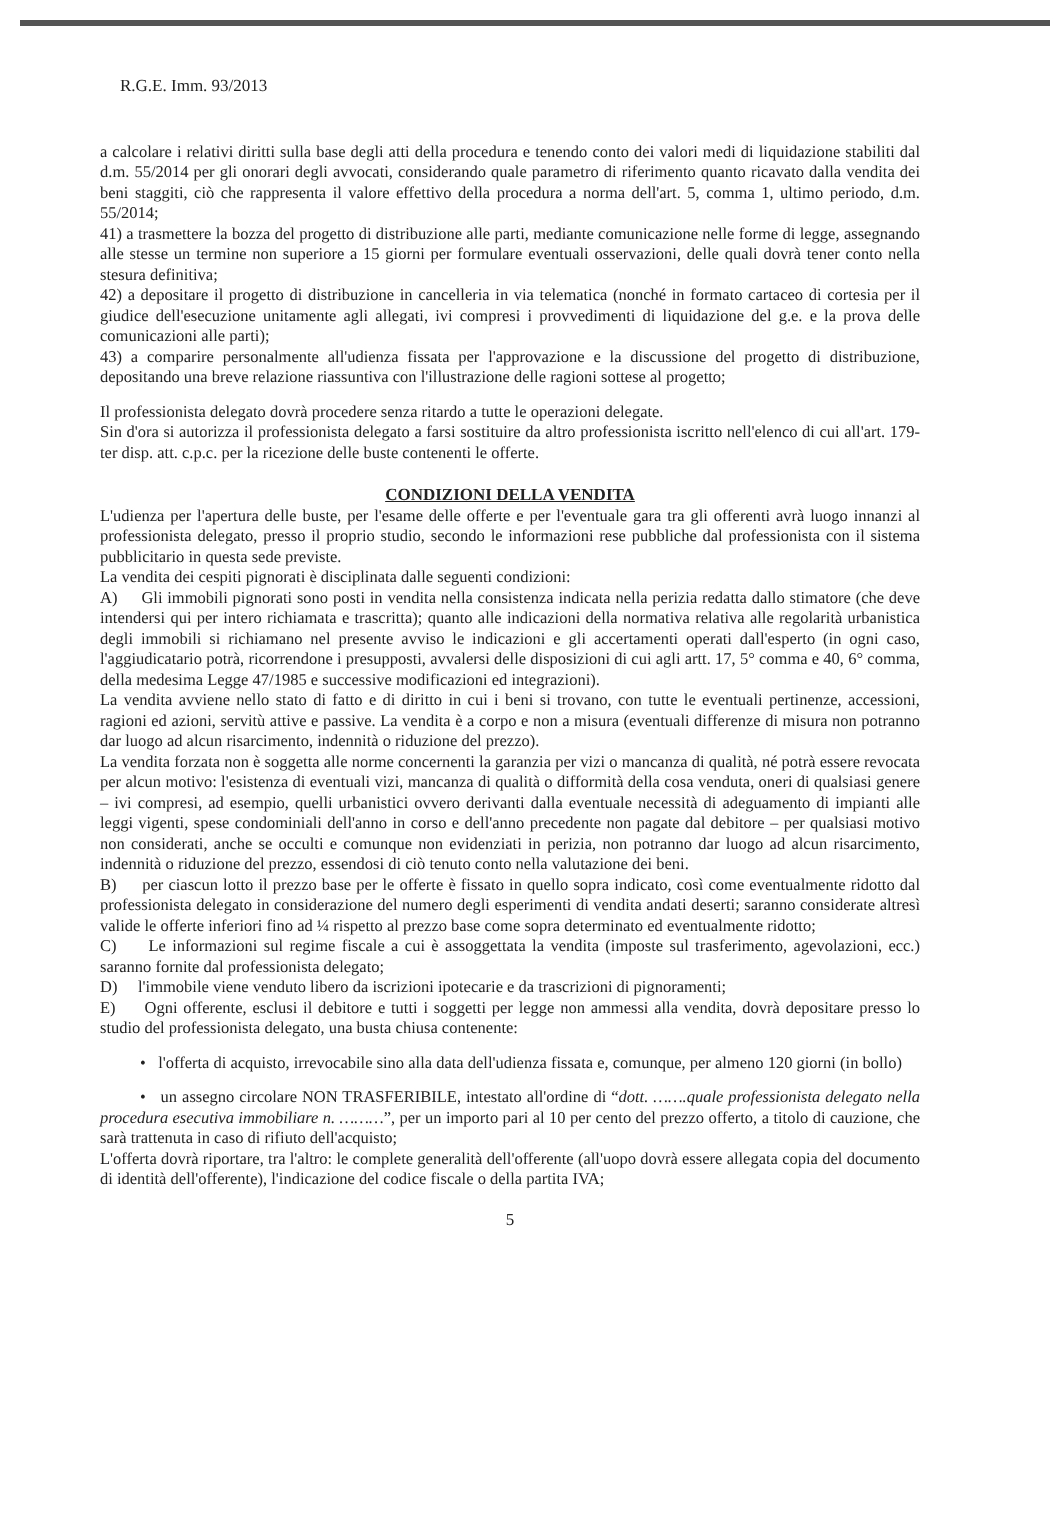R.G.E. Imm. 93/2013
a calcolare i relativi diritti sulla base degli atti della procedura e tenendo conto dei valori medi di liquidazione stabiliti dal d.m. 55/2014 per gli onorari degli avvocati, considerando quale parametro di riferimento quanto ricavato dalla vendita dei beni staggiti, ciò che rappresenta il valore effettivo della procedura a norma dell'art. 5, comma 1, ultimo periodo, d.m. 55/2014;
41) a trasmettere la bozza del progetto di distribuzione alle parti, mediante comunicazione nelle forme di legge, assegnando alle stesse un termine non superiore a 15 giorni per formulare eventuali osservazioni, delle quali dovrà tener conto nella stesura definitiva;
42) a depositare il progetto di distribuzione in cancelleria in via telematica (nonché in formato cartaceo di cortesia per il giudice dell'esecuzione unitamente agli allegati, ivi compresi i provvedimenti di liquidazione del g.e. e la prova delle comunicazioni alle parti);
43) a comparire personalmente all'udienza fissata per l'approvazione e la discussione del progetto di distribuzione, depositando una breve relazione riassuntiva con l'illustrazione delle ragioni sottese al progetto;
Il professionista delegato dovrà procedere senza ritardo a tutte le operazioni delegate.
Sin d'ora si autorizza il professionista delegato a farsi sostituire da altro professionista iscritto nell'elenco di cui all'art. 179-ter disp. att. c.p.c. per la ricezione delle buste contenenti le offerte.
CONDIZIONI DELLA VENDITA
L'udienza per l'apertura delle buste, per l'esame delle offerte e per l'eventuale gara tra gli offerenti avrà luogo innanzi al professionista delegato, presso il proprio studio, secondo le informazioni rese pubbliche dal professionista con il sistema pubblicitario in questa sede previste.
La vendita dei cespiti pignorati è disciplinata dalle seguenti condizioni:
A) Gli immobili pignorati sono posti in vendita nella consistenza indicata nella perizia redatta dallo stimatore (che deve intendersi qui per intero richiamata e trascritta); quanto alle indicazioni della normativa relativa alle regolarità urbanistica degli immobili si richiamano nel presente avviso le indicazioni e gli accertamenti operati dall'esperto (in ogni caso, l'aggiudicatario potrà, ricorrendone i presupposti, avvalersi delle disposizioni di cui agli artt. 17, 5° comma e 40, 6° comma, della medesima Legge 47/1985 e successive modificazioni ed integrazioni).
La vendita avviene nello stato di fatto e di diritto in cui i beni si trovano, con tutte le eventuali pertinenze, accessioni, ragioni ed azioni, servitù attive e passive. La vendita è a corpo e non a misura (eventuali differenze di misura non potranno dar luogo ad alcun risarcimento, indennità o riduzione del prezzo).
La vendita forzata non è soggetta alle norme concernenti la garanzia per vizi o mancanza di qualità, né potrà essere revocata per alcun motivo: l'esistenza di eventuali vizi, mancanza di qualità o difformità della cosa venduta, oneri di qualsiasi genere – ivi compresi, ad esempio, quelli urbanistici ovvero derivanti dalla eventuale necessità di adeguamento di impianti alle leggi vigenti, spese condominiali dell'anno in corso e dell'anno precedente non pagate dal debitore – per qualsiasi motivo non considerati, anche se occulti e comunque non evidenziati in perizia, non potranno dar luogo ad alcun risarcimento, indennità o riduzione del prezzo, essendosi di ciò tenuto conto nella valutazione dei beni.
B) per ciascun lotto il prezzo base per le offerte è fissato in quello sopra indicato, così come eventualmente ridotto dal professionista delegato in considerazione del numero degli esperimenti di vendita andati deserti; saranno considerate altresì valide le offerte inferiori fino ad ¼ rispetto al prezzo base come sopra determinato ed eventualmente ridotto;
C) Le informazioni sul regime fiscale a cui è assoggettata la vendita (imposte sul trasferimento, agevolazioni, ecc.) saranno fornite dal professionista delegato;
D) l'immobile viene venduto libero da iscrizioni ipotecarie e da trascrizioni di pignoramenti;
E) Ogni offerente, esclusi il debitore e tutti i soggetti per legge non ammessi alla vendita, dovrà depositare presso lo studio del professionista delegato, una busta chiusa contenente:
• l'offerta di acquisto, irrevocabile sino alla data dell'udienza fissata e, comunque, per almeno 120 giorni (in bollo)
• un assegno circolare NON TRASFERIBILE, intestato all'ordine di “dott. …….quale professionista delegato nella procedura esecutiva immobiliare n. ………”, per un importo pari al 10 per cento del prezzo offerto, a titolo di cauzione, che sarà trattenuta in caso di rifiuto dell'acquisto;
L'offerta dovrà riportare, tra l'altro: le complete generalità dell'offerente (all'uopo dovrà essere allegata copia del documento di identità dell'offerente), l'indicazione del codice fiscale o della partita IVA;
5